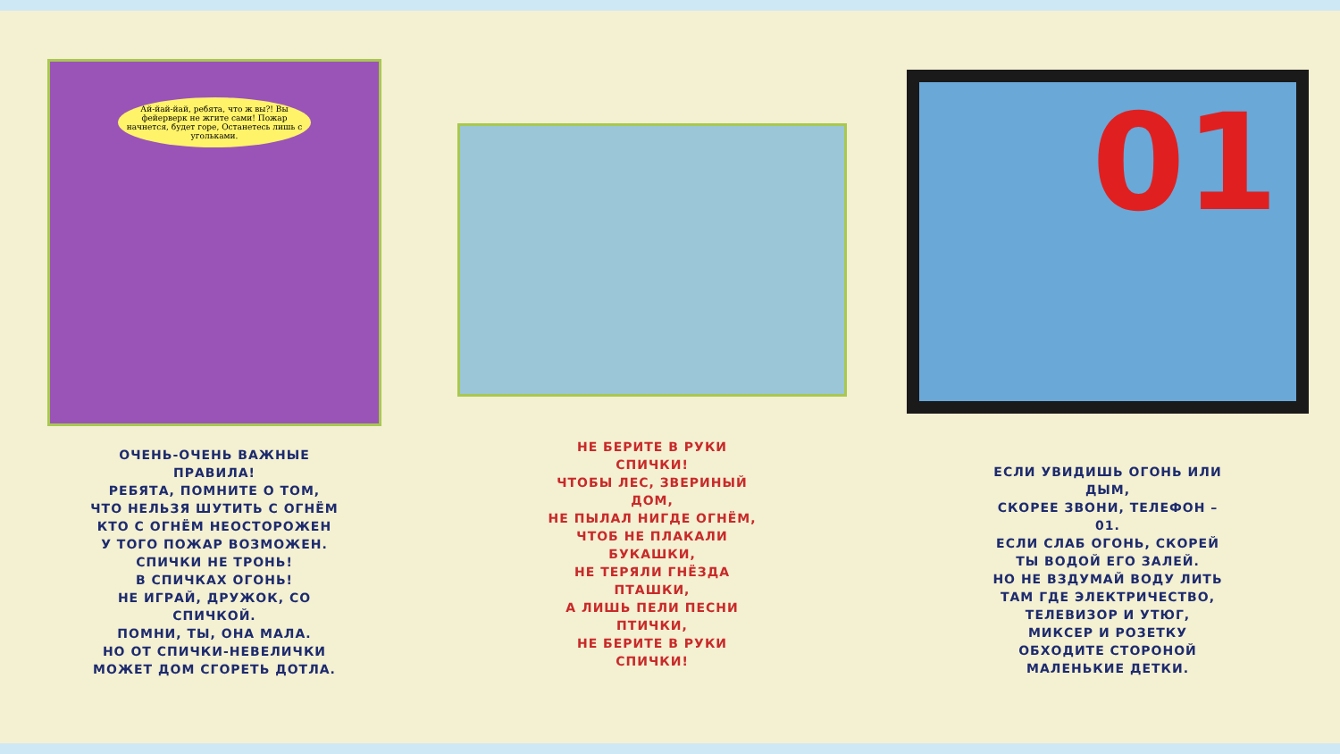Ай-йай-йай, ребята, что ж вы?! Вы фейерверк не жгите сами! Пожар начнется, будет горе, Останетесь лишь с угольками.
ОЧЕНЬ-ОЧЕНЬ ВАЖНЫЕ
ПРАВИЛА!
РЕБЯТА, ПОМНИТЕ О ТОМ,
ЧТО НЕЛЬЗЯ ШУТИТЬ С ОГНЁМ
КТО С ОГНЁМ НЕОСТОРОЖЕН
У ТОГО ПОЖАР ВОЗМОЖЕН.
СПИЧКИ НЕ ТРОНЬ!
В СПИЧКАХ ОГОНЬ!
НЕ ИГРАЙ, ДРУЖОК, СО
СПИЧКОЙ.
ПОМНИ, ТЫ, ОНА МАЛА.
НО ОТ СПИЧКИ-НЕВЕЛИЧКИ
МОЖЕТ ДОМ СГОРЕТЬ ДОТЛА.
НЕ БЕРИТЕ В РУКИ
СПИЧКИ!
ЧТОБЫ ЛЕС, ЗВЕРИНЫЙ
ДОМ,
НЕ ПЫЛАЛ НИГДЕ ОГНЁМ,
ЧТОБ НЕ ПЛАКАЛИ
БУКАШКИ,
НЕ ТЕРЯЛИ ГНЁЗДА
ПТАШКИ,
А ЛИШЬ ПЕЛИ ПЕСНИ
ПТИЧКИ,
НЕ БЕРИТЕ В РУКИ
СПИЧКИ!
01
ЕСЛИ УВИДИШЬ ОГОНЬ ИЛИ
ДЫМ,
СКОРЕЕ ЗВОНИ, ТЕЛЕФОН –
01.
ЕСЛИ СЛАБ ОГОНЬ, СКОРЕЙ
ТЫ ВОДОЙ ЕГО ЗАЛЕЙ.
НО НЕ ВЗДУМАЙ ВОДУ ЛИТЬ
ТАМ ГДЕ ЭЛЕКТРИЧЕСТВО,
ТЕЛЕВИЗОР И УТЮГ,
МИКСЕР И РОЗЕТКУ
ОБХОДИТЕ СТОРОНОЙ
МАЛЕНЬКИЕ ДЕТКИ.